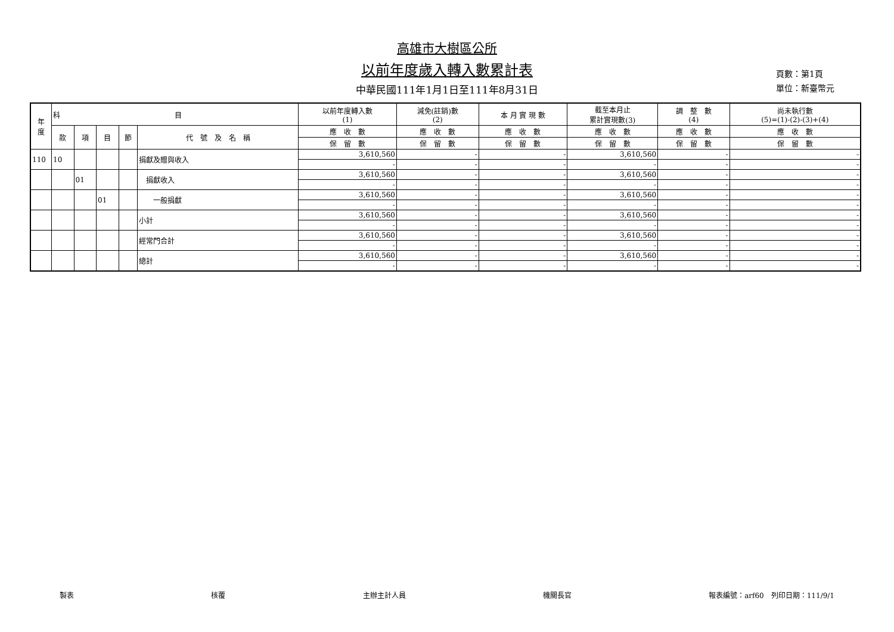高雄市大樹區公所
以前年度歲入轉入數累計表
中華民國111年1月1日至111年8月31日
頁數：第1頁
單位：新臺幣元
| 年 度 | 科 目 | | | | | 以前年度轉入數 (1) | 減免(註銷)數 (2) | 本 月 實 現 數 | 截至本月止 累計實現數(3) | 調 整 數 (4) | 尚未執行數 (5)=(1)-(2)-(3)+(4) |
| --- | --- | --- | --- | --- | --- | --- | --- | --- | --- | --- | --- |
| | 款 | 項 | 目 | 節 | 代 號 及 名 稱 | 應 收 數 | 應 收 數 | 應 收 數 | 應 收 數 | 應 收 數 | 應 收 數 |
| | | | | | | 保 留 數 | 保 留 數 | 保 留 數 | 保 留 數 | 保 留 數 | 保 留 數 |
| 110 | 10 | | | | 捐獻及贈與收入 | 3,610,560 | - | - | 3,610,560 | - | - |
| | | | | | | - | - | - | - | - | - |
| | | 01 | | | 捐獻收入 | 3,610,560 | - | - | 3,610,560 | - | - |
| | | | | | | - | - | - | - | - | - |
| | | | 01 | | 一般捐獻 | 3,610,560 | - | - | 3,610,560 | - | - |
| | | | | | | - | - | - | - | - | - |
| | | | | | 小計 | 3,610,560 | - | - | 3,610,560 | - | - |
| | | | | | | - | - | - | - | - | - |
| | | | | | 經常門合計 | 3,610,560 | - | - | 3,610,560 | - | - |
| | | | | | | - | - | - | - | - | - |
| | | | | | 總計 | 3,610,560 | - | - | 3,610,560 | - | - |
| | | | | | | - | - | - | - | - | - |
製表 核覆 主辦主計人員 機關長官 報表編號：arf60　列印日期：111/9/1